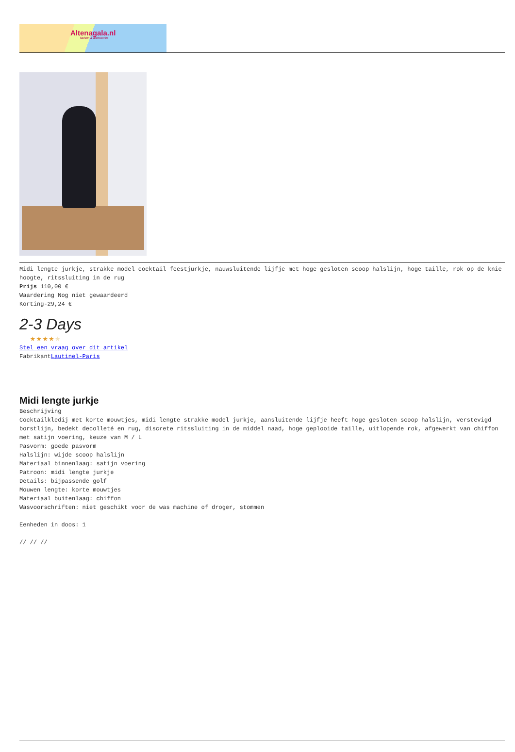Altenagala.nl
fashion & accessories
Midi lengte jurkje, strakke model cocktail feestjurkje, nauwsluitende lijfje met hoge gesloten scoop halslijn, hoge taille, rok op de knie hoogte, ritssluiting in de rug
Prijs 110,00 €
Waardering Nog niet gewaardeerd
Korting-29,24 €
2-3 Days
★★★★★
Stel een vraag over dit artikel
FabrikantLautinel-Paris
Midi lengte jurkje
Beschrijving
Cocktailkledij met korte mouwtjes, midi lengte strakke model jurkje, aansluitende lijfje heeft hoge gesloten scoop halslijn, verstevigd borstlijn, bedekt decolleté en rug, discrete ritssluiting in de middel naad, hoge geplooide taille, uitlopende rok, afgewerkt van chiffon met satijn voering, keuze van M / L
Pasvorm: goede pasvorm
Halslijn: wijde scoop halslijn
Materiaal binnenlaag: satijn voering
Patroon: midi lengte jurkje
Details: bijpassende golf
Mouwen lengte: korte mouwtjes
Materiaal buitenlaag: chiffon
Wasvoorschriften: niet geschikt voor de was machine of droger, stommen
Eenheden in doos: 1
// // //